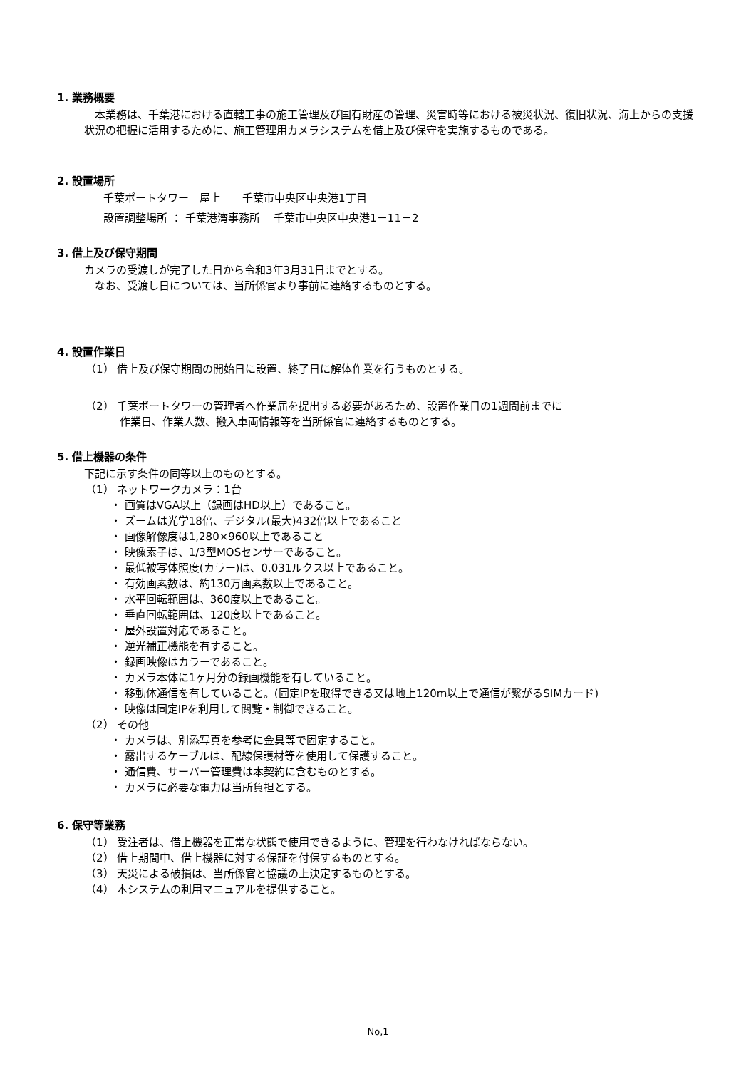1. 業務概要
　本業務は、千葉港における直轄工事の施工管理及び国有財産の管理、災害時等における被災状況、復旧状況、海上からの支援状況の把握に活用するために、施工管理用カメラシステムを借上及び保守を実施するものである。
2. 設置場所
千葉ポートタワー　屋上　　千葉市中央区中央港1丁目
設置調整場所 ： 千葉港湾事務所　 千葉市中央区中央港1－11－2
3. 借上及び保守期間
カメラの受渡しが完了した日から令和3年3月31日までとする。
　なお、受渡し日については、当所係官より事前に連絡するものとする。
4. 設置作業日
（1） 借上及び保守期間の開始日に設置、終了日に解体作業を行うものとする。
（2） 千葉ポートタワーの管理者へ作業届を提出する必要があるため、設置作業日の1週間前までに
作業日、作業人数、搬入車両情報等を当所係官に連絡するものとする。
5. 借上機器の条件
下記に示す条件の同等以上のものとする。
（1） ネットワークカメラ：1台
・ 画質はVGA以上（録画はHD以上）であること。
・ ズームは光学18倍、デジタル(最大)432倍以上であること
・ 画像解像度は1,280×960以上であること
・ 映像素子は、1/3型MOSセンサーであること。
・ 最低被写体照度(カラー)は、0.031ルクス以上であること。
・ 有効画素数は、約130万画素数以上であること。
・ 水平回転範囲は、360度以上であること。
・ 垂直回転範囲は、120度以上であること。
・ 屋外設置対応であること。
・ 逆光補正機能を有すること。
・ 録画映像はカラーであること。
・ カメラ本体に1ヶ月分の録画機能を有していること。
・ 移動体通信を有していること。(固定IPを取得できる又は地上120m以上で通信が繋がるSIMカード)
・ 映像は固定IPを利用して閲覧・制御できること。
（2） その他
・ カメラは、別添写真を参考に金具等で固定すること。
・ 露出するケーブルは、配線保護材等を使用して保護すること。
・ 通信費、サーバー管理費は本契約に含むものとする。
・ カメラに必要な電力は当所負担とする。
6. 保守等業務
（1） 受注者は、借上機器を正常な状態で使用できるように、管理を行わなければならない。
（2） 借上期間中、借上機器に対する保証を付保するものとする。
（3） 天災による破損は、当所係官と協議の上決定するものとする。
（4） 本システムの利用マニュアルを提供すること。
No,1